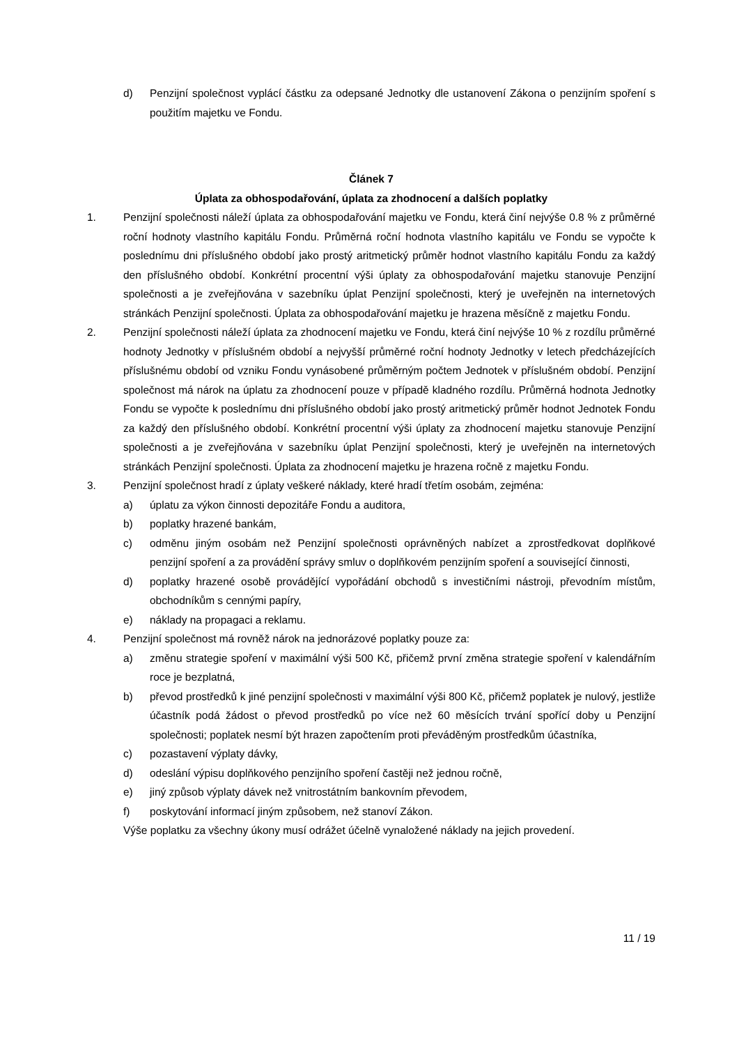d) Penzijní společnost vyplácí částku za odepsané Jednotky dle ustanovení Zákona o penzijním spoření s použitím majetku ve Fondu.
Článek 7
Úplata za obhospodařování, úplata za zhodnocení a dalších poplatky
1. Penzijní společnosti náleží úplata za obhospodařování majetku ve Fondu, která činí nejvýše 0.8 % z průměrné roční hodnoty vlastního kapitálu Fondu. Průměrná roční hodnota vlastního kapitálu ve Fondu se vypočte k poslednímu dni příslušného období jako prostý aritmetický průměr hodnot vlastního kapitálu Fondu za každý den příslušného období. Konkrétní procentní výši úplaty za obhospodařování majetku stanovuje Penzijní společnosti a je zveřejňována v sazebníku úplat Penzijní společnosti, který je uveřejněn na internetových stránkách Penzijní společnosti. Úplata za obhospodařování majetku je hrazena měsíčně z majetku Fondu.
2. Penzijní společnosti náleží úplata za zhodnocení majetku ve Fondu, která činí nejvýše 10 % z rozdílu průměrné hodnoty Jednotky v příslušném období a nejvyšší průměrné roční hodnoty Jednotky v letech předcházejících příslušnému období od vzniku Fondu vynásobené průměrným počtem Jednotek v příslušném období. Penzijní společnost má nárok na úplatu za zhodnocení pouze v případě kladného rozdílu. Průměrná hodnota Jednotky Fondu se vypočte k poslednímu dni příslušného období jako prostý aritmetický průměr hodnot Jednotek Fondu za každý den příslušného období. Konkrétní procentní výši úplaty za zhodnocení majetku stanovuje Penzijní společnosti a je zveřejňována v sazebníku úplat Penzijní společnosti, který je uveřejněn na internetových stránkách Penzijní společnosti. Úplata za zhodnocení majetku je hrazena ročně z majetku Fondu.
3. Penzijní společnost hradí z úplaty veškeré náklady, které hradí třetím osobám, zejména:
a) úplatu za výkon činnosti depozitáře Fondu a auditora,
b) poplatky hrazené bankám,
c) odměnu jiným osobám než Penzijní společnosti oprávněných nabízet a zprostředkovat doplňkové penzijní spoření a za provádění správy smluv o doplňkovém penzijním spoření a související činnosti,
d) poplatky hrazené osobě provádějící vypořádání obchodů s investičními nástroji, převodním místům, obchodníkům s cennými papíry,
e) náklady na propagaci a reklamu.
4. Penzijní společnost má rovněž nárok na jednorázové poplatky pouze za:
a) změnu strategie spoření v maximální výši 500 Kč, přičemž první změna strategie spoření v kalendářním roce je bezplatná,
b) převod prostředků k jiné penzijní společnosti v maximální výši 800 Kč, přičemž poplatek je nulový, jestliže účastník podá žádost o převod prostředků po více než 60 měsících trvání spořící doby u Penzijní společnosti; poplatek nesmí být hrazen započtením proti převáděným prostředkům účastníka,
c) pozastavení výplaty dávky,
d) odeslání výpisu doplňkového penzijního spoření častěji než jednou ročně,
e) jiný způsob výplaty dávek než vnitrostátním bankovním převodem,
f) poskytování informací jiným způsobem, než stanoví Zákon.
Výše poplatku za všechny úkony musí odrážet účelně vynaložené náklady na jejich provedení.
11 / 19